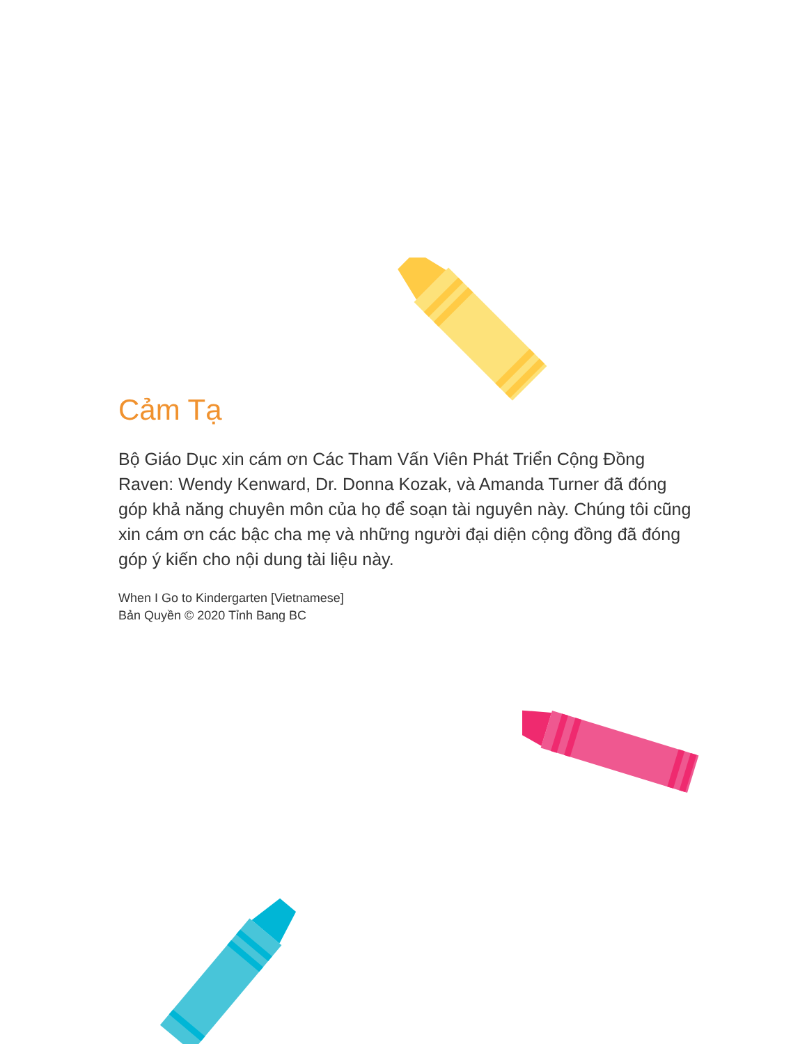Cảm Tạ
Bộ Giáo Dục xin cám ơn Các Tham Vấn Viên Phát Triển Cộng Đồng Raven: Wendy Kenward, Dr. Donna Kozak, và Amanda Turner đã đóng góp khả năng chuyên môn của họ để soạn tài nguyên này. Chúng tôi cũng xin cám ơn các bậc cha mẹ và những người đại diện cộng đồng đã đóng góp ý kiến cho nội dung tài liệu này.
When I Go to Kindergarten [Vietnamese]
Bản Quyền © 2020 Tỉnh Bang BC